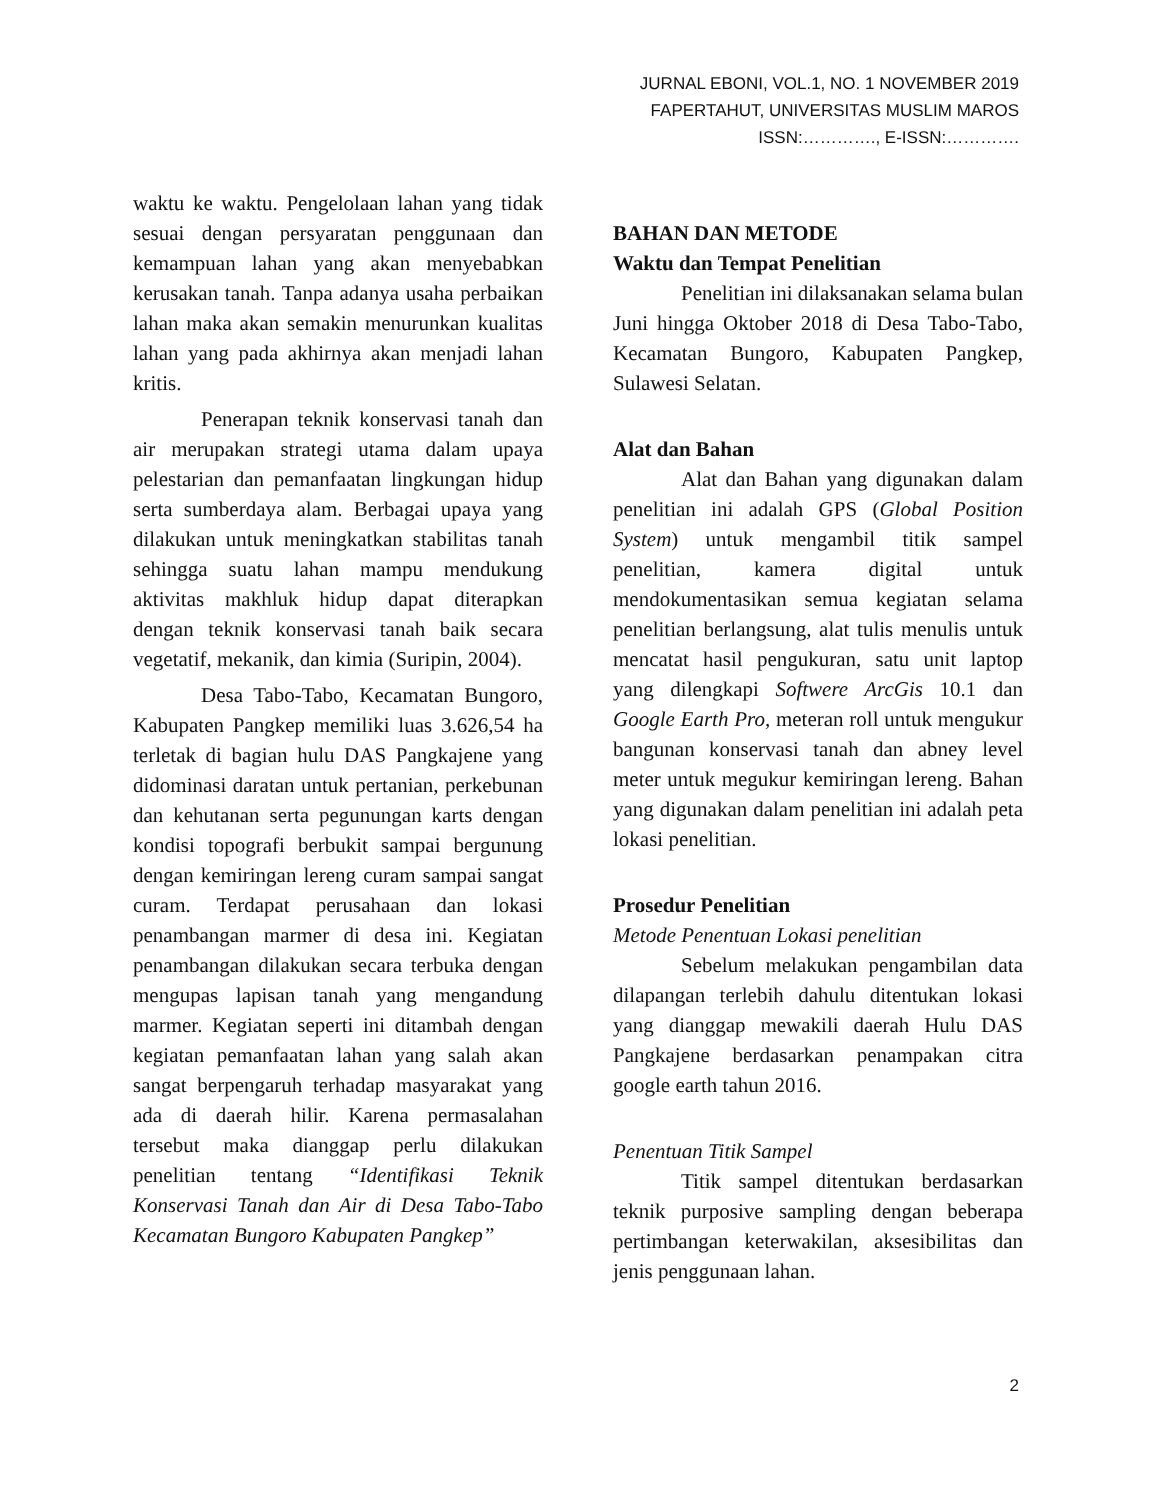JURNAL EBONI, VOL.1, NO. 1 NOVEMBER 2019
FAPERTAHUT, UNIVERSITAS MUSLIM MAROS
ISSN:…………., E-ISSN:………….
waktu ke waktu. Pengelolaan lahan yang tidak sesuai dengan persyaratan penggunaan dan kemampuan lahan yang akan menyebabkan kerusakan tanah. Tanpa adanya usaha perbaikan lahan maka akan semakin menurunkan kualitas lahan yang pada akhirnya akan menjadi lahan kritis.
Penerapan teknik konservasi tanah dan air merupakan strategi utama dalam upaya pelestarian dan pemanfaatan lingkungan hidup serta sumberdaya alam. Berbagai upaya yang dilakukan untuk meningkatkan stabilitas tanah sehingga suatu lahan mampu mendukung aktivitas makhluk hidup dapat diterapkan dengan teknik konservasi tanah baik secara vegetatif, mekanik, dan kimia (Suripin, 2004).
Desa Tabo-Tabo, Kecamatan Bungoro, Kabupaten Pangkep memiliki luas 3.626,54 ha terletak di bagian hulu DAS Pangkajene yang didominasi daratan untuk pertanian, perkebunan dan kehutanan serta pegunungan karts dengan kondisi topografi berbukit sampai bergunung dengan kemiringan lereng curam sampai sangat curam. Terdapat perusahaan dan lokasi penambangan marmer di desa ini. Kegiatan penambangan dilakukan secara terbuka dengan mengupas lapisan tanah yang mengandung marmer. Kegiatan seperti ini ditambah dengan kegiatan pemanfaatan lahan yang salah akan sangat berpengaruh terhadap masyarakat yang ada di daerah hilir. Karena permasalahan tersebut maka dianggap perlu dilakukan penelitian tentang “Identifikasi Teknik Konservasi Tanah dan Air di Desa Tabo-Tabo Kecamatan Bungoro Kabupaten Pangkep”
BAHAN DAN METODE
Waktu dan Tempat Penelitian
Penelitian ini dilaksanakan selama bulan Juni hingga Oktober 2018 di Desa Tabo-Tabo, Kecamatan Bungoro, Kabupaten Pangkep, Sulawesi Selatan.
Alat dan Bahan
Alat dan Bahan yang digunakan dalam penelitian ini adalah GPS (Global Position System) untuk mengambil titik sampel penelitian, kamera digital untuk mendokumentasikan semua kegiatan selama penelitian berlangsung, alat tulis menulis untuk mencatat hasil pengukuran, satu unit laptop yang dilengkapi Softwere ArcGis 10.1 dan Google Earth Pro, meteran roll untuk mengukur bangunan konservasi tanah dan abney level meter untuk megukur kemiringan lereng. Bahan yang digunakan dalam penelitian ini adalah peta lokasi penelitian.
Prosedur Penelitian
Metode Penentuan Lokasi penelitian
Sebelum melakukan pengambilan data dilapangan terlebih dahulu ditentukan lokasi yang dianggap mewakili daerah Hulu DAS Pangkajene berdasarkan penampakan citra google earth tahun 2016.
Penentuan Titik Sampel
Titik sampel ditentukan berdasarkan teknik purposive sampling dengan beberapa pertimbangan keterwakilan, aksesibilitas dan jenis penggunaan lahan.
2